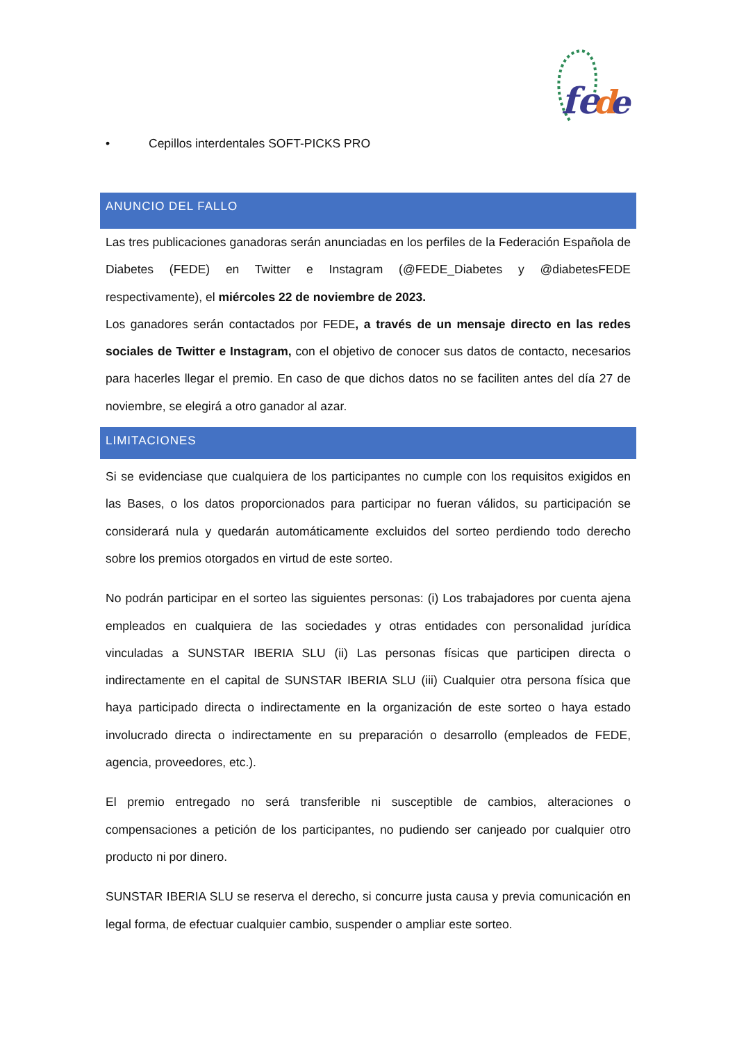fe
d
e
• Cepillos interdentales SOFT-PICKS PRO
ANUNCIO DEL FALLO
Las tres publicaciones ganadoras serán anunciadas en los perfiles de la Federación Española de Diabetes (FEDE) en Twitter e Instagram (@FEDE_Diabetes y @diabetesFEDE respectivamente), el miércoles 22 de noviembre de 2023.
Los ganadores serán contactados por FEDE, a través de un mensaje directo en las redes sociales de Twitter e Instagram, con el objetivo de conocer sus datos de contacto, necesarios para hacerles llegar el premio. En caso de que dichos datos no se faciliten antes del día 27 de noviembre, se elegirá a otro ganador al azar.
LIMITACIONES
Si se evidenciase que cualquiera de los participantes no cumple con los requisitos exigidos en las Bases, o los datos proporcionados para participar no fueran válidos, su participación se considerará nula y quedarán automáticamente excluidos del sorteo perdiendo todo derecho sobre los premios otorgados en virtud de este sorteo.
No podrán participar en el sorteo las siguientes personas: (i) Los trabajadores por cuenta ajena empleados en cualquiera de las sociedades y otras entidades con personalidad jurídica vinculadas a SUNSTAR IBERIA SLU (ii) Las personas físicas que participen directa o indirectamente en el capital de SUNSTAR IBERIA SLU (iii) Cualquier otra persona física que haya participado directa o indirectamente en la organización de este sorteo o haya estado involucrado directa o indirectamente en su preparación o desarrollo (empleados de FEDE, agencia, proveedores, etc.).
El premio entregado no será transferible ni susceptible de cambios, alteraciones o compensaciones a petición de los participantes, no pudiendo ser canjeado por cualquier otro producto ni por dinero.
SUNSTAR IBERIA SLU se reserva el derecho, si concurre justa causa y previa comunicación en legal forma, de efectuar cualquier cambio, suspender o ampliar este sorteo.